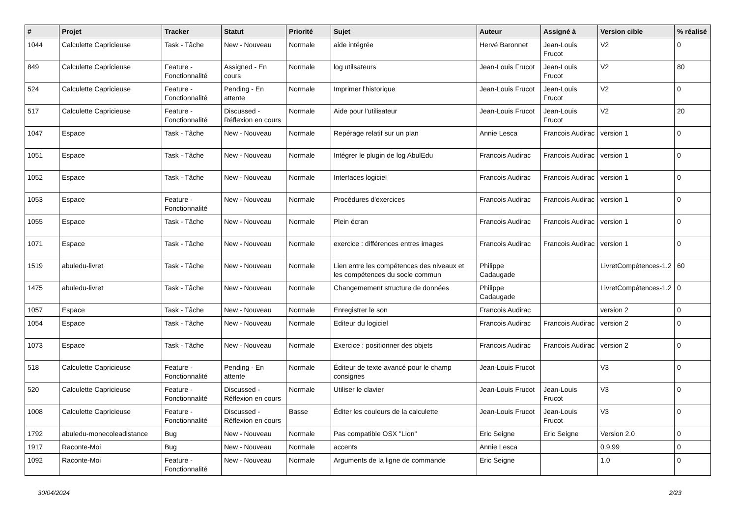| # | Projet | Tracker | Statut | Priorité | Sujet | Auteur | Assigné à | Version cible | % réalisé |
| --- | --- | --- | --- | --- | --- | --- | --- | --- | --- |
| 1044 | Calculette Capricieuse | Task - Tâche | New - Nouveau | Normale | aide intégrée | Hervé Baronnet | Jean-Louis Frucot | V2 | 0 |
| 849 | Calculette Capricieuse | Feature - Fonctionnalité | Assigned - En cours | Normale | log utilsateurs | Jean-Louis Frucot | Jean-Louis Frucot | V2 | 80 |
| 524 | Calculette Capricieuse | Feature - Fonctionnalité | Pending - En attente | Normale | Imprimer l'historique | Jean-Louis Frucot | Jean-Louis Frucot | V2 | 0 |
| 517 | Calculette Capricieuse | Feature - Fonctionnalité | Discussed - Réflexion en cours | Normale | Aide pour l'utilisateur | Jean-Louis Frucot | Jean-Louis Frucot | V2 | 20 |
| 1047 | Espace | Task - Tâche | New - Nouveau | Normale | Repérage relatif sur un plan | Annie Lesca | Francois Audirac | version 1 | 0 |
| 1051 | Espace | Task - Tâche | New - Nouveau | Normale | Intégrer le plugin de log AbulEdu | Francois Audirac | Francois Audirac | version 1 | 0 |
| 1052 | Espace | Task - Tâche | New - Nouveau | Normale | Interfaces logiciel | Francois Audirac | Francois Audirac | version 1 | 0 |
| 1053 | Espace | Feature - Fonctionnalité | New - Nouveau | Normale | Procédures d'exercices | Francois Audirac | Francois Audirac | version 1 | 0 |
| 1055 | Espace | Task - Tâche | New - Nouveau | Normale | Plein écran | Francois Audirac | Francois Audirac | version 1 | 0 |
| 1071 | Espace | Task - Tâche | New - Nouveau | Normale | exercice : différences entres images | Francois Audirac | Francois Audirac | version 1 | 0 |
| 1519 | abuledu-livret | Task - Tâche | New - Nouveau | Normale | Lien entre les compétences des niveaux et les compétences du socle commun | Philippe Cadaugade | | LivretCompétences-1.2 | 60 |
| 1475 | abuledu-livret | Task - Tâche | New - Nouveau | Normale | Changemement structure de données | Philippe Cadaugade | | LivretCompétences-1.2 | 0 |
| 1057 | Espace | Task - Tâche | New - Nouveau | Normale | Enregistrer le son | Francois Audirac | | version 2 | 0 |
| 1054 | Espace | Task - Tâche | New - Nouveau | Normale | Editeur du logiciel | Francois Audirac | Francois Audirac | version 2 | 0 |
| 1073 | Espace | Task - Tâche | New - Nouveau | Normale | Exercice : positionner des objets | Francois Audirac | Francois Audirac | version 2 | 0 |
| 518 | Calculette Capricieuse | Feature - Fonctionnalité | Pending - En attente | Normale | Éditeur de texte avancé pour le champ consignes | Jean-Louis Frucot | | V3 | 0 |
| 520 | Calculette Capricieuse | Feature - Fonctionnalité | Discussed - Réflexion en cours | Normale | Utiliser le clavier | Jean-Louis Frucot | Jean-Louis Frucot | V3 | 0 |
| 1008 | Calculette Capricieuse | Feature - Fonctionnalité | Discussed - Réflexion en cours | Basse | Éditer les couleurs de la calculette | Jean-Louis Frucot | Jean-Louis Frucot | V3 | 0 |
| 1792 | abuledu-monecoleadistance | Bug | New - Nouveau | Normale | Pas compatible OSX "Lion" | Eric Seigne | Eric Seigne | Version 2.0 | 0 |
| 1917 | Raconte-Moi | Bug | New - Nouveau | Normale | accents | Annie Lesca | | 0.9.99 | 0 |
| 1092 | Raconte-Moi | Feature - Fonctionnalité | New - Nouveau | Normale | Arguments de la ligne de commande | Eric Seigne | | 1.0 | 0 |
30/04/2024 2/23